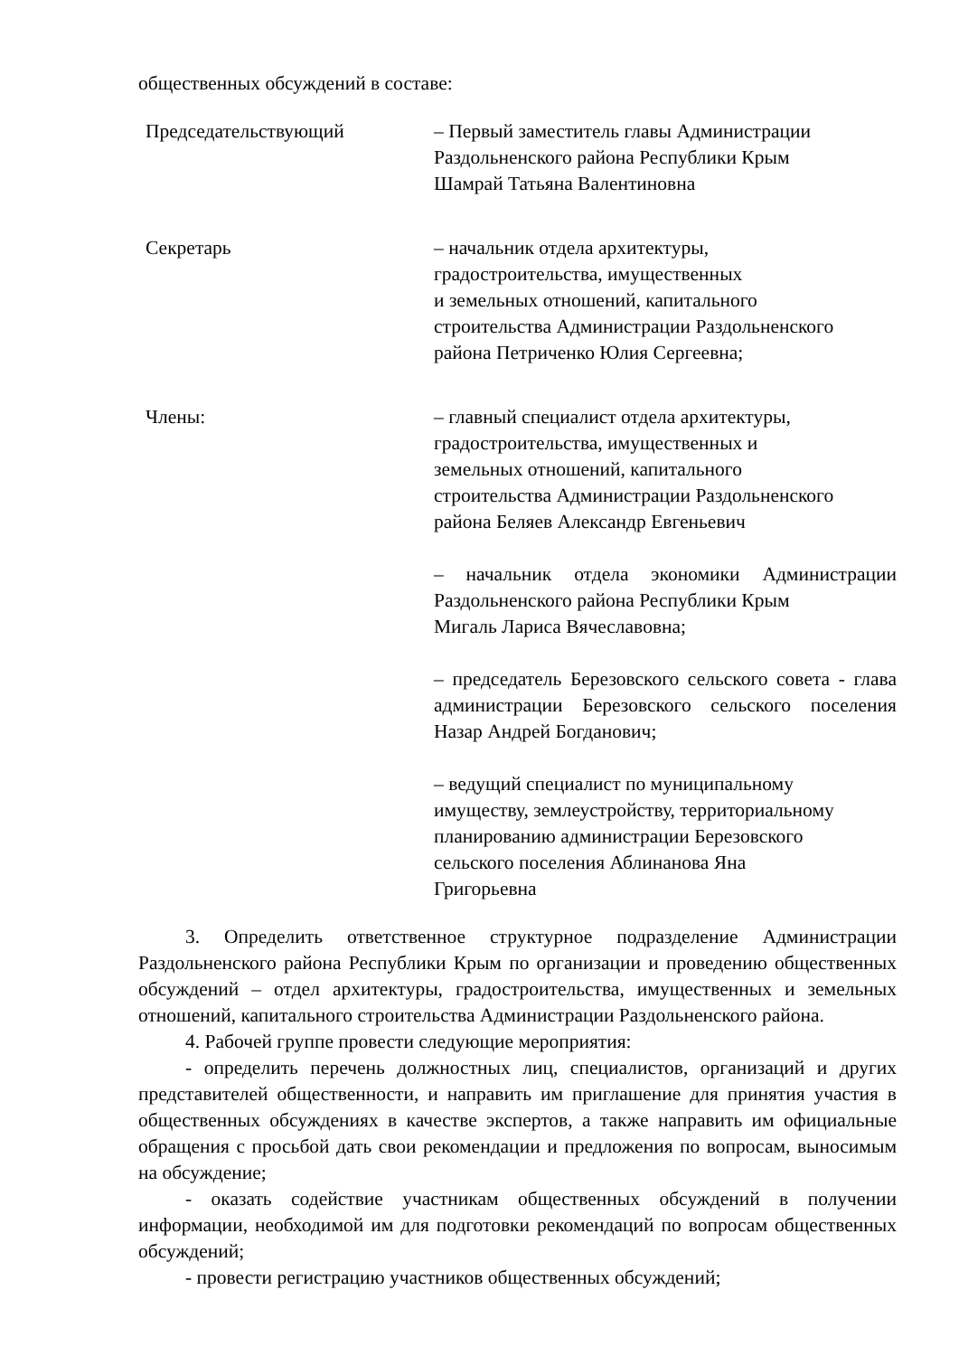общественных обсуждений в составе:
Председательствующий – Первый заместитель главы Администрации
Раздольненского района Республики Крым
Шамрай Татьяна Валентиновна
Секретарь – начальник отдела архитектуры,
градостроительства, имущественных
и земельных отношений, капитального
строительства Администрации Раздольненского
района Петриченко Юлия Сергеевна;
Члены: – главный специалист отдела архитектуры,
градостроительства, имущественных и
земельных отношений, капитального
строительства Администрации Раздольненского
района Беляев Александр Евгеньевич
– начальник отдела экономики Администрации Раздольненского района Республики Крым
Мигаль Лариса Вячеславовна;
– председатель Березовского сельского совета - глава администрации Березовского сельского поселения Назар Андрей Богданович;
– ведущий специалист по муниципальному
имуществу, землеустройству, территориальному
планированию администрации Березовского
сельского поселения Аблинанова Яна
Григорьевна
3. Определить ответственное структурное подразделение Администрации Раздольненского района Республики Крым по организации и проведению общественных обсуждений – отдел архитектуры, градостроительства, имущественных и земельных отношений, капитального строительства Администрации Раздольненского района.
4. Рабочей группе провести следующие мероприятия:
- определить перечень должностных лиц, специалистов, организаций и других представителей общественности, и направить им приглашение для принятия участия в общественных обсуждениях в качестве экспертов, а также направить им официальные обращения с просьбой дать свои рекомендации и предложения по вопросам, выносимым на обсуждение;
- оказать содействие участникам общественных обсуждений в получении информации, необходимой им для подготовки рекомендаций по вопросам общественных обсуждений;
- провести регистрацию участников общественных обсуждений;